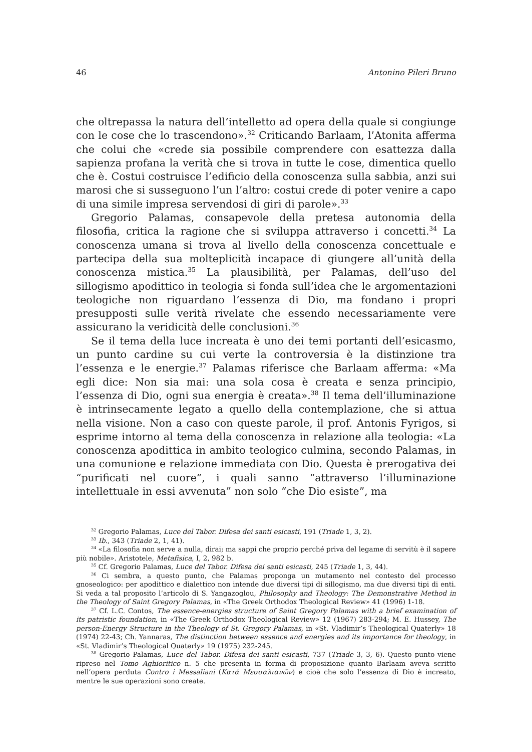46 Antonino Pileri Bruno
che oltrepassa la natura dell’intelletto ad opera della quale si congiunge con le cose che lo trascendono».<sup>32</sup> Criticando Barlaam, l’Atonita afferma che colui che «crede sia possibile comprendere con esattezza dalla sapienza profana la verità che si trova in tutte le cose, dimentica quello che è. Costui costruisce l’edificio della conoscenza sulla sabbia, anzi sui marosi che si susseguono l’un l’altro: costui crede di poter venire a capo di una simile impresa servendosi di giri di parole».<sup>33</sup>
Gregorio Palamas, consapevole della pretesa autonomia della filosofia, critica la ragione che si sviluppa attraverso i concetti.<sup>34</sup> La conoscenza umana si trova al livello della conoscenza concettuale e partecipa della sua molteplicità incapace di giungere all’unità della conoscenza mistica.<sup>35</sup> La plausibilità, per Palamas, dell’uso del sillogismo apodittico in teologia si fonda sull’idea che le argomentazioni teologiche non riguardano l’essenza di Dio, ma fondano i propri presupposti sulle verità rivelate che essendo necessariamente vere assicurano la veridicità delle conclusioni.<sup>36</sup>
Se il tema della luce increata è uno dei temi portanti dell’esicasmo, un punto cardine su cui verte la controversia è la distinzione tra l’essenza e le energie.<sup>37</sup> Palamas riferisce che Barlaam afferma: «Ma egli dice: Non sia mai: una sola cosa è creata e senza principio, l’essenza di Dio, ogni sua energia è creata».<sup>38</sup> Il tema dell’illuminazione è intrinsecamente legato a quello della contemplazione, che si attua nella visione. Non a caso con queste parole, il prof. Antonis Fyrigos, si esprime intorno al tema della conoscenza in relazione alla teologia: «La conoscenza apodittica in ambito teologico culmina, secondo Palamas, in una comunione e relazione immediata con Dio. Questa è prerogativa dei “purificati nel cuore”, i quali sanno “attraverso l’illuminazione intellettuale in essi avvenuta” non solo “che Dio esiste”, ma
<sup>32</sup> Gregorio Palamas, Luce del Tabor. Difesa dei santi esicasti, 191 (Triade 1, 3, 2).
<sup>33</sup> Ib., 343 (Triade 2, 1, 41).
<sup>34</sup> «La filosofia non serve a nulla, dirai; ma sappi che proprio perché priva del legame di servitù è il sapere più nobile». Aristotele, Metafisica, I, 2, 982 b.
<sup>35</sup> Cf. Gregorio Palamas, Luce del Tabor. Difesa dei santi esicasti, 245 (Triade 1, 3, 44).
<sup>36</sup> Ci sembra, a questo punto, che Palamas proponga un mutamento nel contesto del processo gnoseologico: per apodittico e dialettico non intende due diversi tipi di sillogismo, ma due diversi tipi di enti. Si veda a tal proposito l’articolo di S. Yangazoglou, Philosophy and Theology: The Demonstrative Method in the Theology of Saint Gregory Palamas, in «The Greek Orthodox Theological Review» 41 (1996) 1-18.
<sup>37</sup> Cf. L.C. Contos, The essence-energies structure of Saint Gregory Palamas with a brief examination of its patristic foundation, in «The Greek Orthodox Theological Review» 12 (1967) 283-294; M. E. Hussey, The person-Energy Structure in the Theology of St. Gregory Palamas, in «St. Vladimir’s Theological Quaterly» 18 (1974) 22-43; Ch. Yannaras, The distinction between essence and energies and its importance for theology, in «St. Vladimir’s Theological Quaterly» 19 (1975) 232-245.
<sup>38</sup> Gregorio Palamas, Luce del Tabor. Difesa dei santi esicasti, 737 (Triade 3, 3, 6). Questo punto viene ripreso nel Tomo Aghioritico n. 5 che presenta in forma di proposizione quanto Barlaam aveva scritto nell’opera perduta Contro i Messaliani (Κατά Μεσσαλιανῶν) e cioè che solo l’essenza di Dio è increato, mentre le sue operazioni sono create.